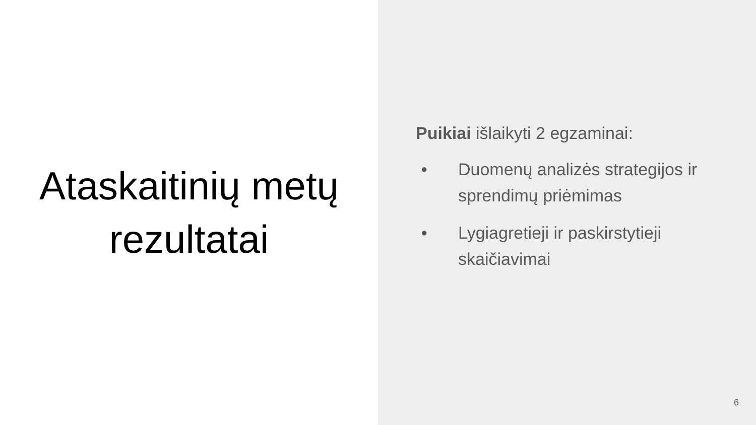Ataskaitinių metų
rezultatai
Puikiai išlaikyti 2 egzaminai:
● Duomenų analizės strategijos ir sprendimų priėmimas
● Lygiagretieji ir paskirstytieji skaičiavimai
6